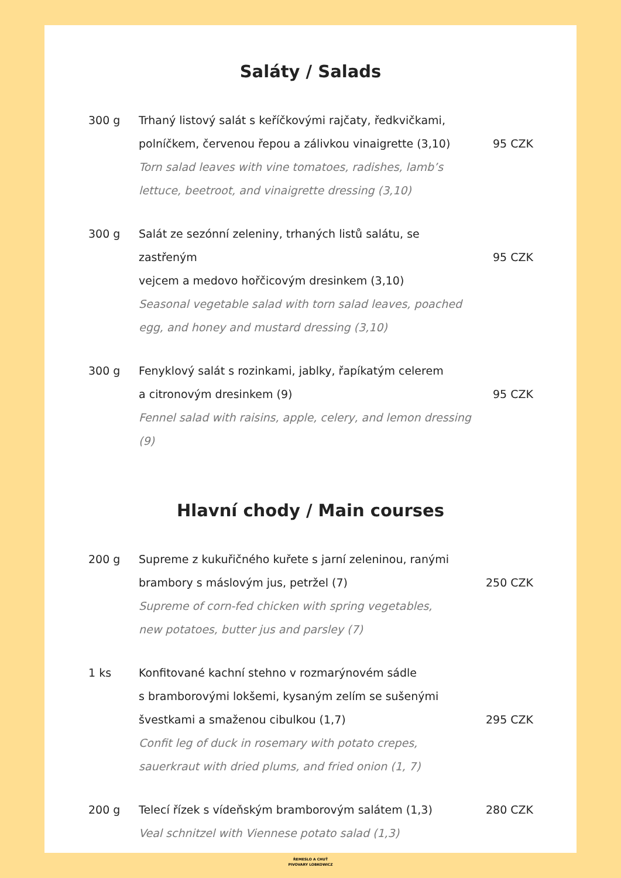Saláty / Salads
300 g Trhaný listový salát s keříčkovými rajčaty, ředkvičkami,
polníčkem, červenou řepou a zálivkou vinaigrette (3,10)
Torn salad leaves with vine tomatoes, radishes, lamb’s lettuce, beetroot, and vinaigrette dressing (3,10)
95 CZK
300 g Salát ze sezónní zeleniny, trhaných listů salátu, se zastřeným
vejcem a medovo hořčicovým dresinkem (3,10)
Seasonal vegetable salad with torn salad leaves, poached egg, and honey and mustard dressing (3,10)
95 CZK
300 g Fenyklový salát s rozinkami, jablky, řapíkatým celerem
a citronovým dresinkem (9)
Fennel salad with raisins, apple, celery, and lemon dressing (9)
95 CZK
Hlavní chody / Main courses
200 g Supreme z kukuřičného kuřete s jarní zeleninou, ranými
brambory s máslovým jus, petržel (7)
Supreme of corn-fed chicken with spring vegetables,
new potatoes, butter jus and parsley (7)
250 CZK
1 ks Konfitované kachní stehno v rozmarýnovém sádle
s bramborovými lokšemi, kysaným zelím se sušenými
švestkami a smaženou cibulkou (1,7)
Confit leg of duck in rosemary with potato crepes, sauerkraut with dried plums, and fried onion (1, 7)
295 CZK
200 g Telecí řízek s vídeňským bramborovým salátem (1,3)
Veal schnitzel with Viennese potato salad (1,3)
280 CZK
ŘEMESLO A CHUŤ
PIVOVARY LOBKOWICZ